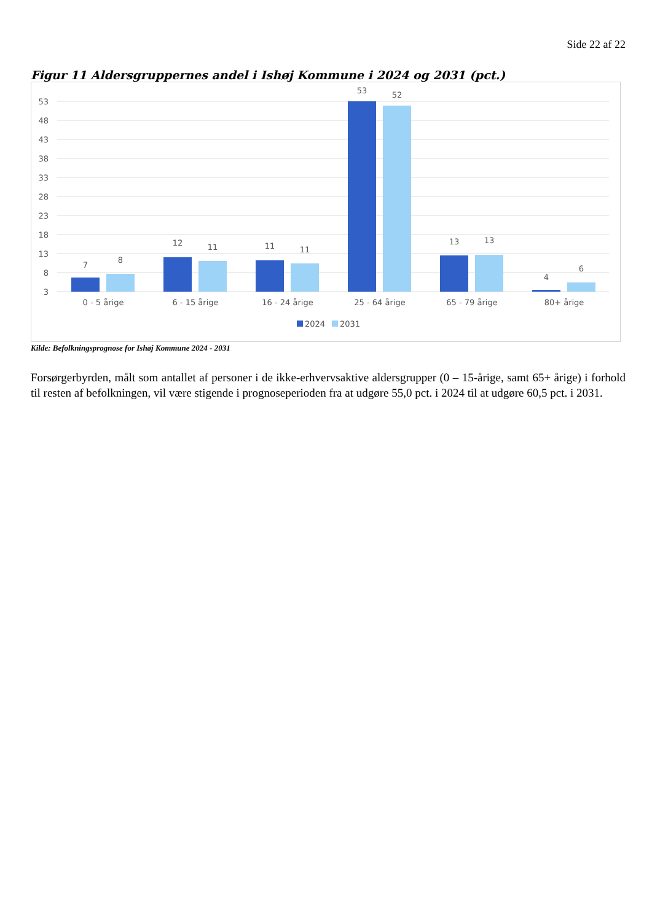Side 22 af 22
Figur 11 Aldersgruppernes andel i Ishøj Kommune i 2024 og 2031 (pct.)
53
48
43
38
33
28
23
18
13
8
3
7
8
12
11
11
11
53
52
13
13
4
6
0 - 5 årige
6 - 15 årige
16 - 24 årige
25 - 64 årige
65 - 79 årige
80+ årige
2024
2031
Kilde: Befolkningsprognose for Ishøj Kommune 2024 - 2031
Forsørgerbyrden, målt som antallet af personer i de ikke-erhvervsaktive aldersgrupper (0 – 15-årige, samt 65+ årige) i forhold til resten af befolkningen, vil være stigende i prognoseperioden fra at udgøre 55,0 pct. i 2024 til at udgøre 60,5 pct. i 2031.